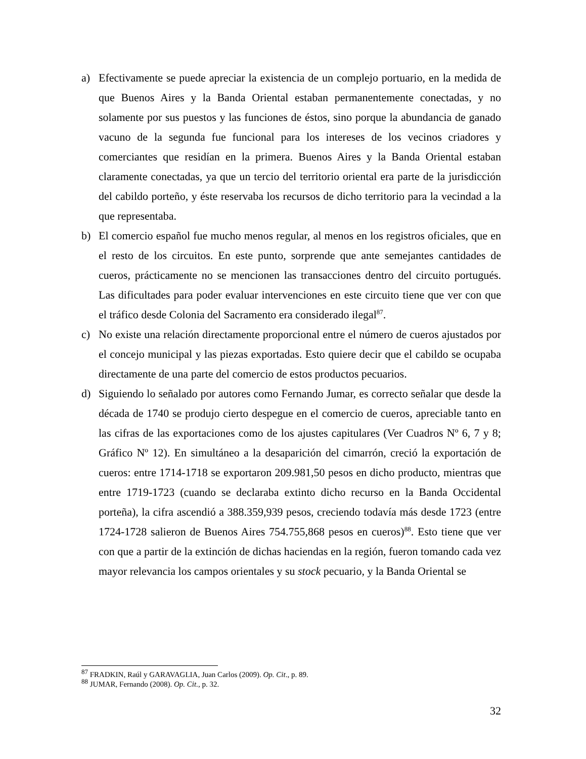a) Efectivamente se puede apreciar la existencia de un complejo portuario, en la medida de que Buenos Aires y la Banda Oriental estaban permanentemente conectadas, y no solamente por sus puestos y las funciones de éstos, sino porque la abundancia de ganado vacuno de la segunda fue funcional para los intereses de los vecinos criadores y comerciantes que residían en la primera. Buenos Aires y la Banda Oriental estaban claramente conectadas, ya que un tercio del territorio oriental era parte de la jurisdicción del cabildo porteño, y éste reservaba los recursos de dicho territorio para la vecindad a la que representaba.
b) El comercio español fue mucho menos regular, al menos en los registros oficiales, que en el resto de los circuitos. En este punto, sorprende que ante semejantes cantidades de cueros, prácticamente no se mencionen las transacciones dentro del circuito portugués. Las dificultades para poder evaluar intervenciones en este circuito tiene que ver con que el tráfico desde Colonia del Sacramento era considerado ilegal<sup>87</sup>.
c) No existe una relación directamente proporcional entre el número de cueros ajustados por el concejo municipal y las piezas exportadas. Esto quiere decir que el cabildo se ocupaba directamente de una parte del comercio de estos productos pecuarios.
d) Siguiendo lo señalado por autores como Fernando Jumar, es correcto señalar que desde la década de 1740 se produjo cierto despegue en el comercio de cueros, apreciable tanto en las cifras de las exportaciones como de los ajustes capitulares (Ver Cuadros Nº 6, 7 y 8; Gráfico Nº 12). En simultáneo a la desaparición del cimarrón, creció la exportación de cueros: entre 1714-1718 se exportaron 209.981,50 pesos en dicho producto, mientras que entre 1719-1723 (cuando se declaraba extinto dicho recurso en la Banda Occidental porteña), la cifra ascendió a 388.359,939 pesos, creciendo todavía más desde 1723 (entre 1724-1728 salieron de Buenos Aires 754.755,868 pesos en cueros)<sup>88</sup>. Esto tiene que ver con que a partir de la extinción de dichas haciendas en la región, fueron tomando cada vez mayor relevancia los campos orientales y su stock pecuario, y la Banda Oriental se
<sup>87</sup> FRADKIN, Raúl y GARAVAGLIA, Juan Carlos (2009). Op. Cit., p. 89.
<sup>88</sup> JUMAR, Fernando (2008). Op. Cit., p. 32.
32